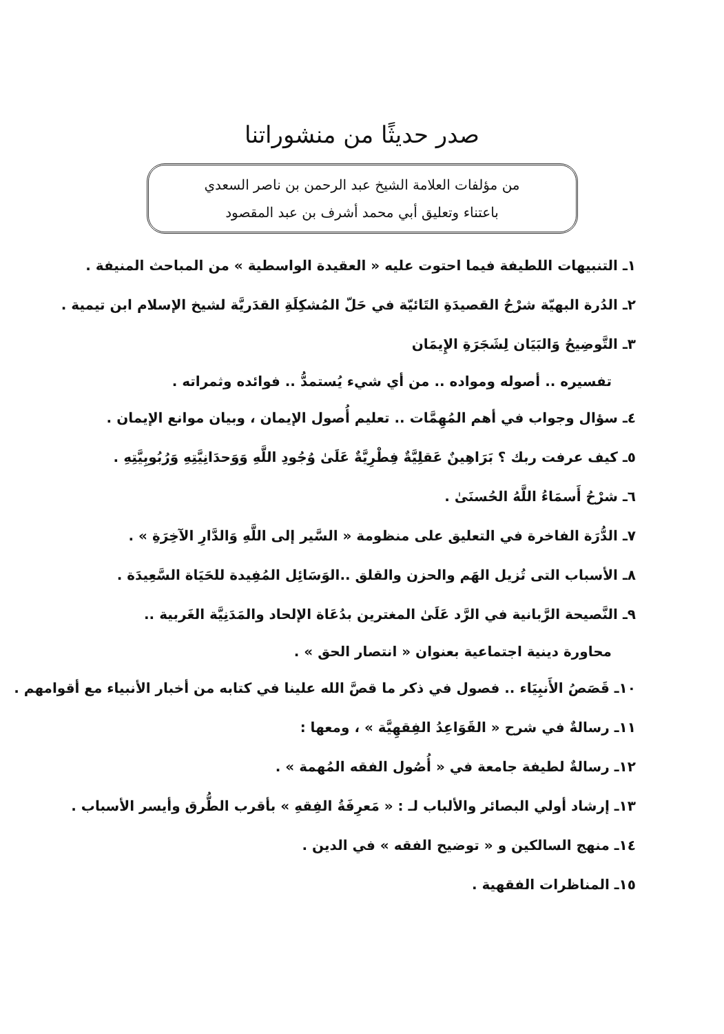صدر حديثًا من منشوراتنا
من مؤلفات العلامة الشيخ عبد الرحمن بن ناصر السعدي
باعتناء وتعليق أبي محمد أشرف بن عبد المقصود
١ـ التنبيهات اللطيفة فيما احتوت عليه « العقيدة الواسطية » من المباحث المنيفة .
٢ـ الدُرة البهيّة شرْحُ القصيدَةِ التَائيّة في حَلّ المُشكِلَةِ القدَريَّة لشيخ الإسلام ابن تيمية .
٣ـ التَّوضِيحُ وَالبَيَان لِشَجَرَةِ الإِيمَان
تفسيره .. أصوله ومواده .. من أي شيء يُستمدُّ .. فوائده وثمراته .
٤ـ سؤال وجواب في أهم المُهِمَّات .. تعليم أُصول الإيمان ، وبيان موانع الإيمان .
٥ـ كيف عرفت ربك ؟ بَرَاهِينٌ عَقلِيَّةٌ فِطْرِيَّةٌ عَلَىٰ وُجُودِ اللَّهِ وَوَحدَانِيَّتِهِ وَرُبُوبِيَّتِهِ .
٦ـ شرْحُ أَسمَاءُ اللَّهُ الحُسنَىٰ .
٧ـ الدُّرَة الفاخرة في التعليق على منظومة « السَّير إلى اللَّهِ وَالدَّارِ الآخِرَةِ » .
٨ـ الأسباب التى تُزيل الهَم والحزن والقلق ..الوَسَائِل المُفِيدة للحَيَاة السَّعِيدَة .
٩ـ النَّصيحة الرَّبانية في الرَّد عَلَىٰ المغترين بدُعَاة الإلحاد والمَدَنِيَّة الغَربية ..
محاورة دينية اجتماعية بعنوان « انتصار الحق » .
١٠ـ قَصَصُ الأَنبِيَاء .. فصول في ذكر ما قصَّ الله علينا في كتابه من أخبار الأنبياء مع أقوامهم .
١١ـ رسالةٌ في شرح « القَوَاعِدُ الفِقهِيَّة » ، ومعها :
١٢ـ رسالةٌ لطيفة جامعة في « أُصُول الفقه المُهمة » .
١٣ـ إرشاد أولي البصائر والألباب لـ : « مَعرِفَةُ الفِقهِ » بأقرب الطُّرق وأيسر الأسباب .
١٤ـ منهج السالكين و « توضيح الفقه » في الدين .
١٥ـ المناظرات الفقهية .